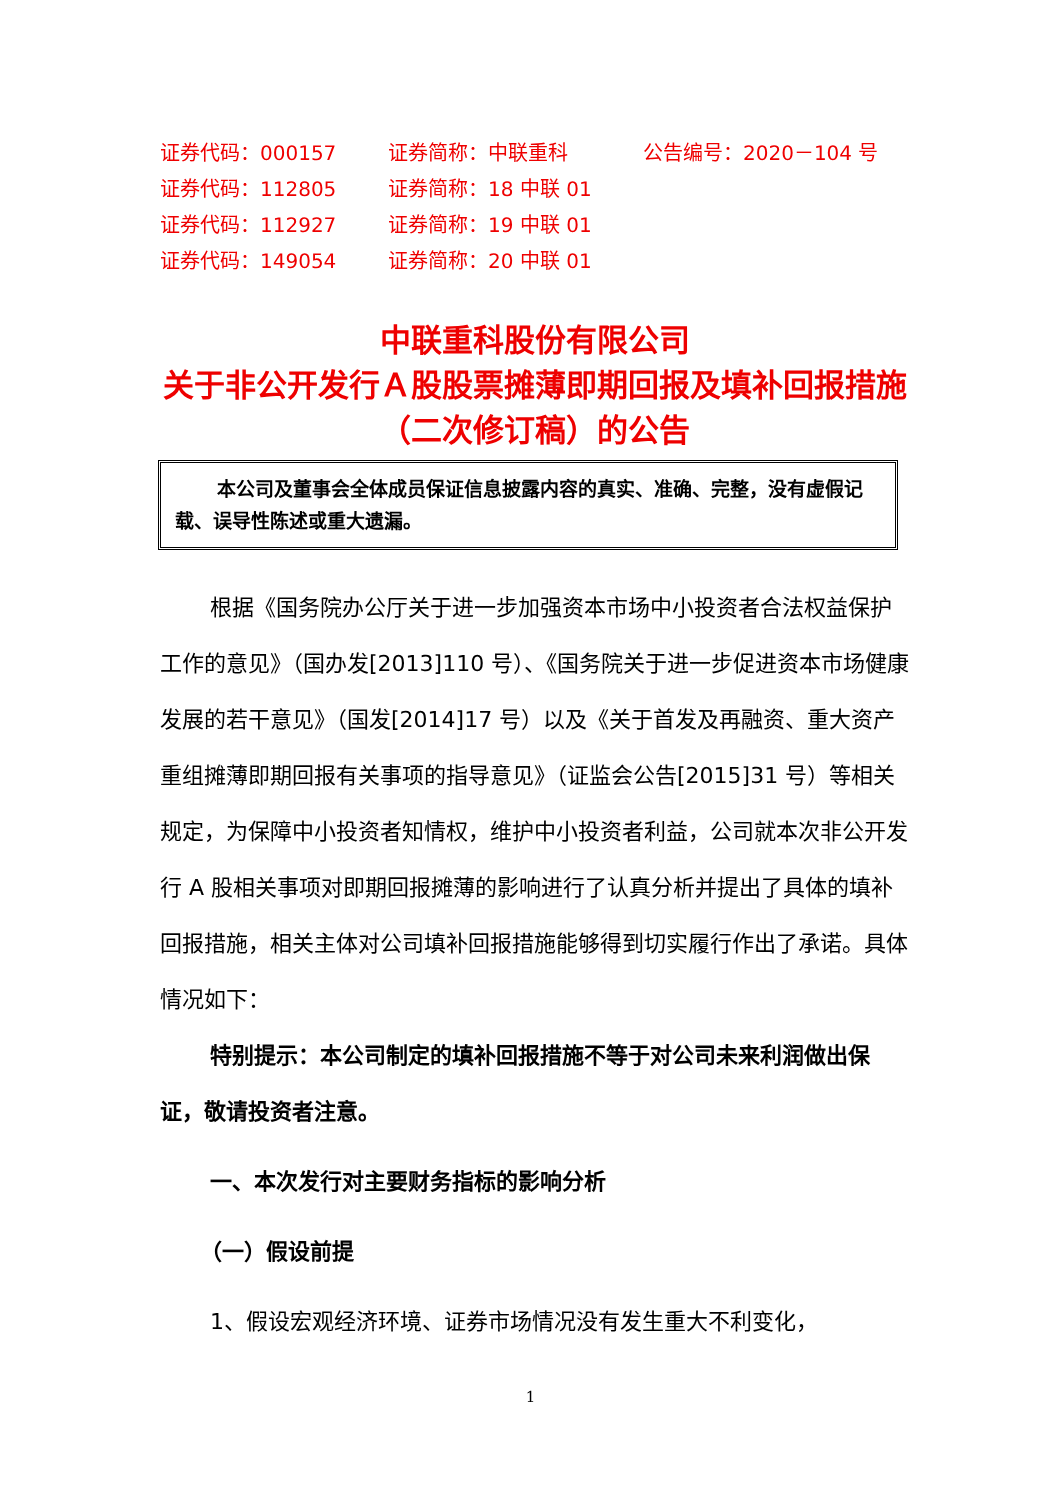证券代码：000157 证券简称：中联重科 公告编号：2020－104 号
证券代码：112805 证券简称：18 中联 01
证券代码：112927 证券简称：19 中联 01
证券代码：149054 证券简称：20 中联 01
中联重科股份有限公司
关于非公开发行Ａ股股票摊薄即期回报及填补回报措施（二次修订稿）的公告
本公司及董事会全体成员保证信息披露内容的真实、准确、完整，没有虚假记载、误导性陈述或重大遗漏。
根据《国务院办公厅关于进一步加强资本市场中小投资者合法权益保护工作的意见》（国办发[2013]110 号）、《国务院关于进一步促进资本市场健康发展的若干意见》（国发[2014]17 号）以及《关于首发及再融资、重大资产重组摊薄即期回报有关事项的指导意见》（证监会公告[2015]31 号）等相关规定，为保障中小投资者知情权，维护中小投资者利益，公司就本次非公开发行 A 股相关事项对即期回报摊薄的影响进行了认真分析并提出了具体的填补回报措施，相关主体对公司填补回报措施能够得到切实履行作出了承诺。具体情况如下：
特别提示：本公司制定的填补回报措施不等于对公司未来利润做出保证，敬请投资者注意。
一、本次发行对主要财务指标的影响分析
（一）假设前提
1、假设宏观经济环境、证券市场情况没有发生重大不利变化，
1